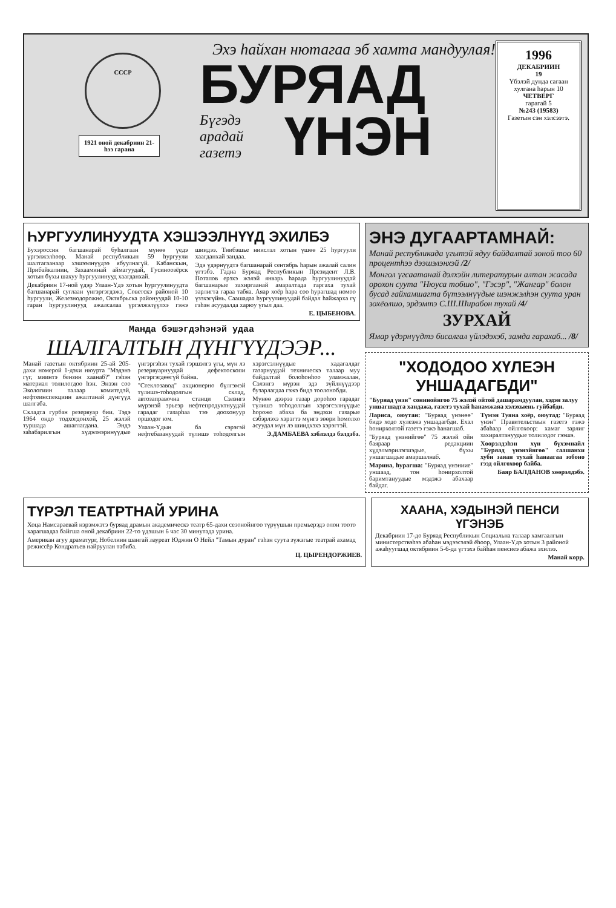СССР
1921 оной декабриин 21-hээ гарана
Эхэ hайхан нютагаа эб хамта мандуулая!
БУРЯАД
Бүгэдэ арадай газетэ
ҮНЭН
1996
ДЕКАБРИИН
19
Үбэлэй дунда сагаан хулгана hарын 10
ЧЕТВЕРГ
гарагай 5
№243 (19583)
Газетын сэн хэлсээтэ.
ҺУРГУУЛИНУУДТА ХЭШЭЭЛНҮҮД ЭХИЛБЭ
Бухэроссин багшанарай буhалгаан мүнөө үедэ үргэлжэлhөөр. Манай республикын 59 hургуули шалтагаанаар хэшээлнүүдээ ябуулнагүй. Кабанскын, Прибайкалиин, Захааминай аймагуудай, Гусиноозёрск хотын бүхы шахуу hургуулинууд хаагданхай.
Декабриин 17-ной үдэр Улаан-Үдэ хотын hургуулинуудта багшанарай суглаан үнгэргэгдэжэ, Советскэ районой 10 hургуули, Железнодорожно, Октябрьска районуудай 10-10 гаран hургуулинууд ажалсалаа үргэлжэлүүлхэ гэжэ шиидээ. Тиибэшье ниислэл хотын үшөө 25 hургуули хаагданхай зандаа.
Эдэ үдэрнүүдтэ багшанарай сентябрь hарын ажалай салин үгтэбэ. Гадна Буряад Республикын Президент Л.В. Потапов ерэхэ жэлэй январь hарада hургуулинуудай багшанарые захиргаанай амаралтада гаргаха тухай зарлигта гараа табяа. Аяар хоёр hара соо hурагшад номоо үзэхэгүйнь. Саашадаа hургуулинуудай байдал hайжарха гү гэhэн асуудалда харюу үгыл даа.
Е. ЦЫБЕНОВА.
Манда бэшэгдэhэнэй удаа
ШАЛГАЛТЫН ДҮНГҮҮДЭЭР...
Манай газетын октябриин 25-ай 205-дахи номерой 1-дэхи нюурта "Мэдэнэ гүг, миинтэ бензин хаанаб?" гэhэн материал толилогдоо hэн. Энээн соо Экологиин талаар комитедэй, нефтеинспекциин ажалтанай дүнгүүд шалгаба.
Складта гурбан резервуар бии. Тэдэ 1964 ондо тодхогдонхой, 25 жэлэй туршада ашаглагдана. Эндэ заhабарилгын хүдэлмэринүүдые үнгэргэhэн тухай гэршэлгэ үгы, мүн лэ резервуарнуудай дефектоскопи үнгэргэгдөөгүй байна.
"Стеклозавод" акционерно бүлгэмэй түлишэ-тоhодолгын склад, автозаправочна станци Сэлэнгэ мүрэнэй эрьеэр нефтепродуктнуудай гарадаг газарhаа тээ доохонуур оршодог юм.
Улаан-Үдын ба сэрэгэй нефтебазануудай түлишэ тоhодолгын хэрэгсэлнүүдые хадагалдаг газарнуудай техническэ талаар муу байдалтай болоhонhоо уламжалан, Сэлэнгэ мүрэн эдэ зүйлнүүдээр бузарлагдаа гэжэ бидэ тоолонобди.
Мүнөө дээрээ газар дороhоо гарадаг түлишэ тоhодолгын хэрэгсэлнүүдые hорожо абаха ба эндэхи газарые сэбэрлэхэ хэрэгтэ мүнгэ зөөри hомолхо асуудал мүн лэ шиидхэхэ хэрэгтэй.
Э.ДАМБАЕВА хэблэлдэ бэлдэбэ.
ЭНЭ ДУГААРТАМНАЙ:
Манай республикада үгытэй ядуу байдалтай зоной тоо 60 процентhээ дээшэлэнхэй /2/
Монгол үгсаатанай дэлхэйн литературын алтан жасада орохон суута "Нюуса тобшо", "Гэсэр", "Жангар" болон бусад гайхамшагта бүтээлнүүдые шэнжэлhэн суута уран зохёолшо, эрдэмтэ С.Ш.Ширабон тухай /4/
ЗУРХАЙ
Ямар үдэрнүүдтэ бисалгал үйлэдэхэб, замда гарахаб... /8/
"ХОДОДОО ХҮЛЕЭН УНШАДАГБДИ"
"Буряад үнэн" сонинойнгоо 75 жэлэй ойтой дашарамдуулан, хэдэн залуу уншагшадта хандажа, газетэ тухай hанамжаяа хэлэхыень гуйбабди.
Лариса, оюутан: "Буряад үнэнөө" бидэ ходо хүлеэжэ уншадагбди. Ехэл hонирхолтой газетэ гэжэ hанагшаб.
"Буряад үнэнийгөө" 75 жэлэй ойн баяраар редакциин хүдэлмэрилэгшэдые, бүхы уншагшадые амаршалнаб.
Марина, hурагша: "Буряад үнэниие" уншаад, тон hонирхолтой баримтануудые мэдэжэ абахаар байдаг.
Түмэн Туяна хоёр, оюутад: "Буряад үнэн" Правительствын газетэ гэжэ абаhаар ойлгохоор: хамаг зарлиг захиралтануудые толилодог гээшэ.
Хөөрэлдэhэн хүн бүхэмнайл "Буряад үнэнэйнгөө" саашанхи хуби заяан тухай hанаагаа зобоно гээд ойлгохоор байба.
Баяр БАЛДАНОВ хөөрэлдэбэ.
ТҮРЭЛ ТЕАТРТНАЙ УРИНА
Хоца Намсараевай нэрэмжэтэ буряад драмын академическэ театр 65-дахи сезонойнгоо түрүүшын премьерэдэ олон тоото харагшадаа байгша оной декабриин 22-то үдэшын 6 час 30 минутада урина.
Американ агуу драматург, Нобелиин шангай лауреат Юджин О Нейл "Тамын дуран" гэhэн суута зүжэгые театрай ахамад режиссёр Кондратьев найруулан табиба.
Ц. ЦЫРЕНДОРЖИЕВ.
ХААНА, ХЭДЫНЭЙ ПЕНСИ ҮГЭНЭБ
Декабриин 17-до Буряад Республикын Социальна талаар хамгаалгын министерствэhээ абаhан мэдээсэлэй ёhоор, Улаан-Үдэ хотын 3 районой ажаhуугшад октябриин 5-6-да үгтэхэ байhан пенсиеэ абажа эхилээ.
Манай корр.